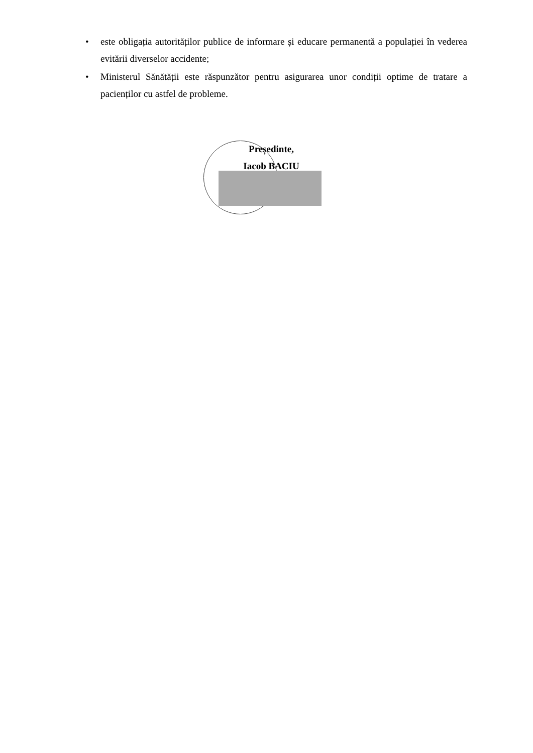• este obligația autorităților publice de informare și educare permanentă a populației în vederea evitării diverselor accidente;
• Ministerul Sănătății este răspunzător pentru asigurarea unor condiții optime de tratare a pacienților cu astfel de probleme.
Președinte,
Iacob BACIU